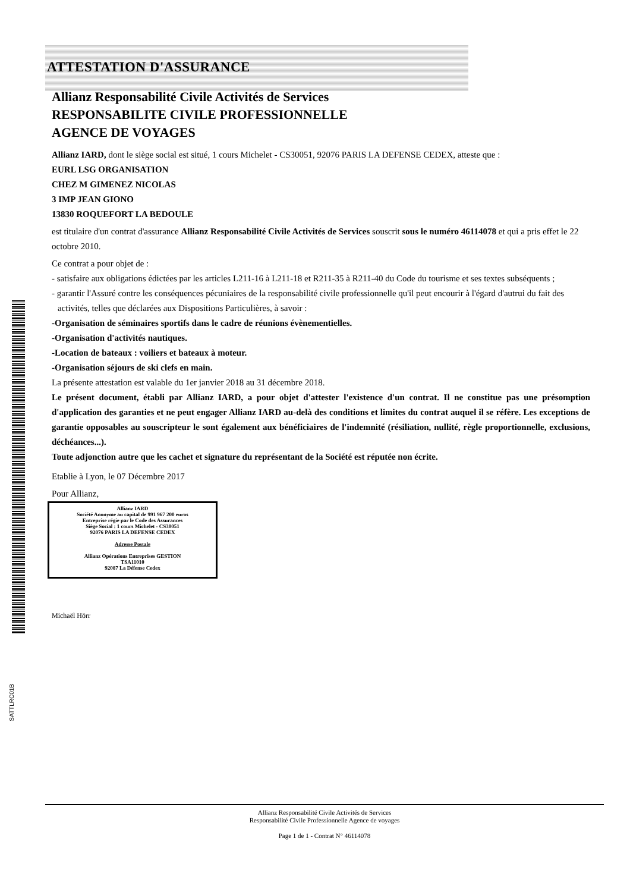SATTLRC01B
ATTESTATION D'ASSURANCE
Allianz Responsabilité Civile Activités de Services
RESPONSABILITE CIVILE PROFESSIONNELLE
AGENCE DE VOYAGES
Allianz IARD, dont le siège social est situé, 1 cours Michelet - CS30051, 92076 PARIS LA DEFENSE CEDEX, atteste que :
EURL LSG ORGANISATION
CHEZ M GIMENEZ NICOLAS
3 IMP JEAN GIONO
13830 ROQUEFORT LA BEDOULE
est titulaire d'un contrat d'assurance Allianz Responsabilité Civile Activités de Services souscrit sous le numéro 46114078 et qui a pris effet le 22 octobre 2010.
Ce contrat a pour objet de :
- satisfaire aux obligations édictées par les articles L211-16 à L211-18 et R211-35 à R211-40 du Code du tourisme et ses textes subséquents ;
- garantir l'Assuré contre les conséquences pécuniaires de la responsabilité civile professionnelle qu'il peut encourir à l'égard d'autrui du fait des activités, telles que déclarées aux Dispositions Particulières, à savoir :
-Organisation de séminaires sportifs dans le cadre de réunions évènementielles.
-Organisation d'activités nautiques.
-Location de bateaux : voiliers et bateaux à moteur.
-Organisation séjours de ski clefs en main.
La présente attestation est valable du 1er janvier 2018 au 31 décembre 2018.
Le présent document, établi par Allianz IARD, a pour objet d'attester l'existence d'un contrat. Il ne constitue pas une présomption d'application des garanties et ne peut engager Allianz IARD au-delà des conditions et limites du contrat auquel il se réfère. Les exceptions de garantie opposables au souscripteur le sont également aux bénéficiaires de l'indemnité (résiliation, nullité, règle proportionnelle, exclusions, déchéances...).
Toute adjonction autre que les cachet et signature du représentant de la Société est réputée non écrite.
Etablie à Lyon, le 07 Décembre 2017
Pour Allianz,
Allianz IARD
Société Anonyme au capital de 991 967 200 euros
Entreprise régie par le Code des Assurances
Siège Social : 1 cours Michelet - CS30051
92076 PARIS LA DEFENSE CEDEX
Adresse Postale
Allianz Opérations Entreprises GESTION
TSA11010
92087 La Défense Cedex
Michaël Hörr
Allianz Responsabilité Civile Activités de Services
Responsabilité Civile Professionnelle Agence de voyages
Page 1 de 1 - Contrat N° 46114078